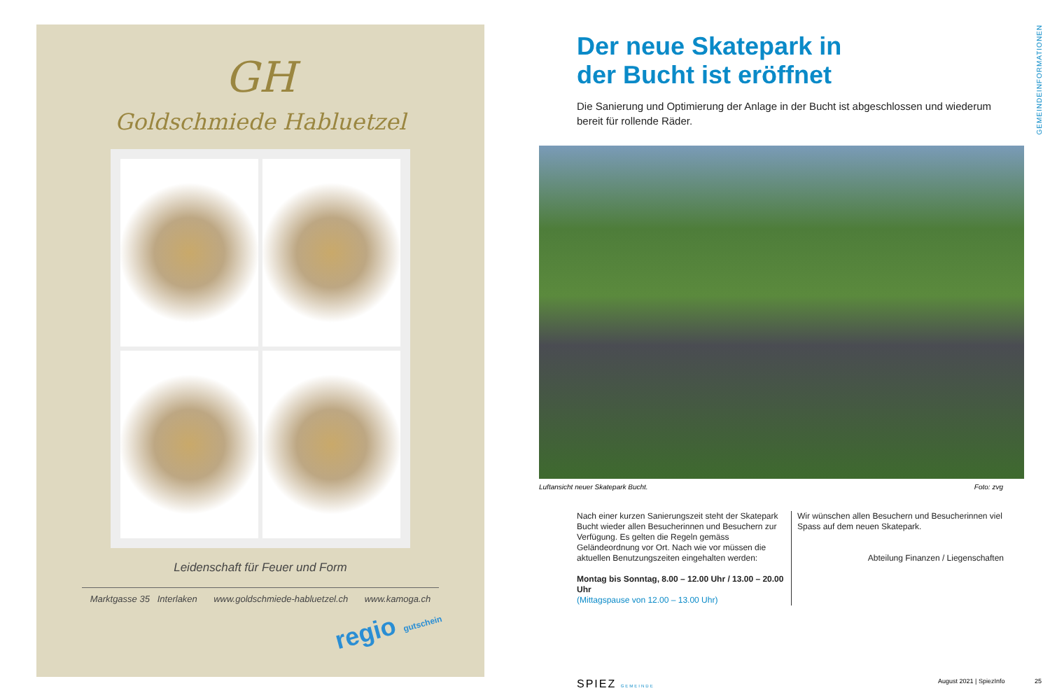GH
Goldschmiede Habluetzel
Leidenschaft für Feuer und Form
Marktgasse 35 Interlaken www.goldschmiede-habluetzel.ch www.kamoga.ch
regio gutschein
Der neue Skatepark in
der Bucht ist eröffnet
Die Sanierung und Optimierung der Anlage in der Bucht ist abgeschlossen und wiederum bereit für rollende Räder.
Luftansicht neuer Skatepark Bucht. Foto: zvg
Nach einer kurzen Sanierungszeit steht der Skatepark Bucht wieder allen Besucherinnen und Besuchern zur Verfügung. Es gelten die Regeln gemäss Geländeordnung vor Ort. Nach wie vor müssen die aktuellen Benutzungszeiten eingehalten werden:
Montag bis Sonntag, 8.00 – 12.00 Uhr / 13.00 – 20.00 Uhr
(Mittagspause von 12.00 – 13.00 Uhr)
Wir wünschen allen Besuchern und Besucherinnen viel Spass auf dem neuen Skatepark.
Abteilung Finanzen / Liegenschaften
GEMEINDEINFORMATIONEN
SPIEZ GEMEINDE August 2021 | SpiezInfo 25